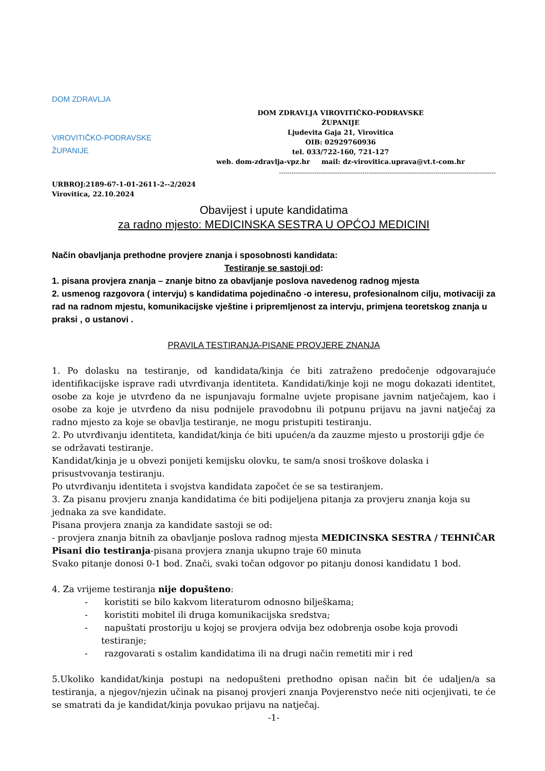DOM ZDRAVLJA
VIROVITIČKO-PODRAVSKE ŽUPANIJE
DOM ZDRAVLJA VIROVITIČKO-PODRAVSKE
ŽUPANIJE
Ljudevita Gaja 21, Virovitica
OIB: 02929760936
tel. 033/722-160, 721-127
web. dom-zdravlja-vpz.hr mail: dz-virovitica.uprava@vt.t-com.hr
--------------------------------------------------------------------------------------------------------
URBROJ:2189-67-1-01-2611-2--2/2024
Virovitica, 22.10.2024
Obavijest i upute kandidatima
za radno mjesto: MEDICINSKA SESTRA U OPĆOJ MEDICINI
Način obavljanja prethodne provjere znanja i sposobnosti kandidata:
Testiranje se sastoji od:
1. pisana provjera znanja – znanje bitno za obavljanje poslova navedenog radnog mjesta
2. usmenog razgovora ( intervju) s kandidatima pojedinačno -o interesu, profesionalnom cilju, motivaciji za rad na radnom mjestu, komunikacijske vještine i pripremljenost za intervju, primjena teoretskog znanja u praksi , o ustanovi .
PRAVILA TESTIRANJA-PISANE PROVJERE ZNANJA
1. Po dolasku na testiranje, od kandidata/kinja će biti zatraženo predočenje odgovarajuće identifikacijske isprave radi utvrđivanja identiteta. Kandidati/kinje koji ne mogu dokazati identitet, osobe za koje je utvrđeno da ne ispunjavaju formalne uvjete propisane javnim natječajem, kao i osobe za koje je utvrđeno da nisu podnijele pravodobnu ili potpunu prijavu na javni natječaj za radno mjesto za koje se obavlja testiranje, ne mogu pristupiti testiranju.
2. Po utvrđivanju identiteta, kandidat/kinja će biti upućen/a da zauzme mjesto u prostoriji gdje će se održavati testiranje.
Kandidat/kinja je u obvezi ponijeti kemijsku olovku, te sam/a snosi troškove dolaska i prisustvovanja testiranju.
Po utvrđivanju identiteta i svojstva kandidata započet će se sa testiranjem.
3. Za pisanu provjeru znanja kandidatima će biti podijeljena pitanja za provjeru znanja koja su jednaka za sve kandidate.
Pisana provjera znanja za kandidate sastoji se od:
- provjera znanja bitnih za obavljanje poslova radnog mjesta MEDICINSKA SESTRA / TEHNIČAR
Pisani dio testiranja-pisana provjera znanja ukupno traje 60 minuta
Svako pitanje donosi 0-1 bod. Znači, svaki točan odgovor po pitanju donosi kandidatu 1 bod.
4. Za vrijeme testiranja nije dopušteno:
- koristiti se bilo kakvom literaturom odnosno bilješkama;
- koristiti mobitel ili druga komunikacijska sredstva;
- napuštati prostoriju u kojoj se provjera odvija bez odobrenja osobe koja provodi testiranje;
- razgovarati s ostalim kandidatima ili na drugi način remetiti mir i red
5.Ukoliko kandidat/kinja postupi na nedopušteni prethodno opisan način bit će udaljen/a sa testiranja, a njegov/njezin učinak na pisanoj provjeri znanja Povjerenstvo neće niti ocjenjivati, te će se smatrati da je kandidat/kinja povukao prijavu na natječaj.
-1-